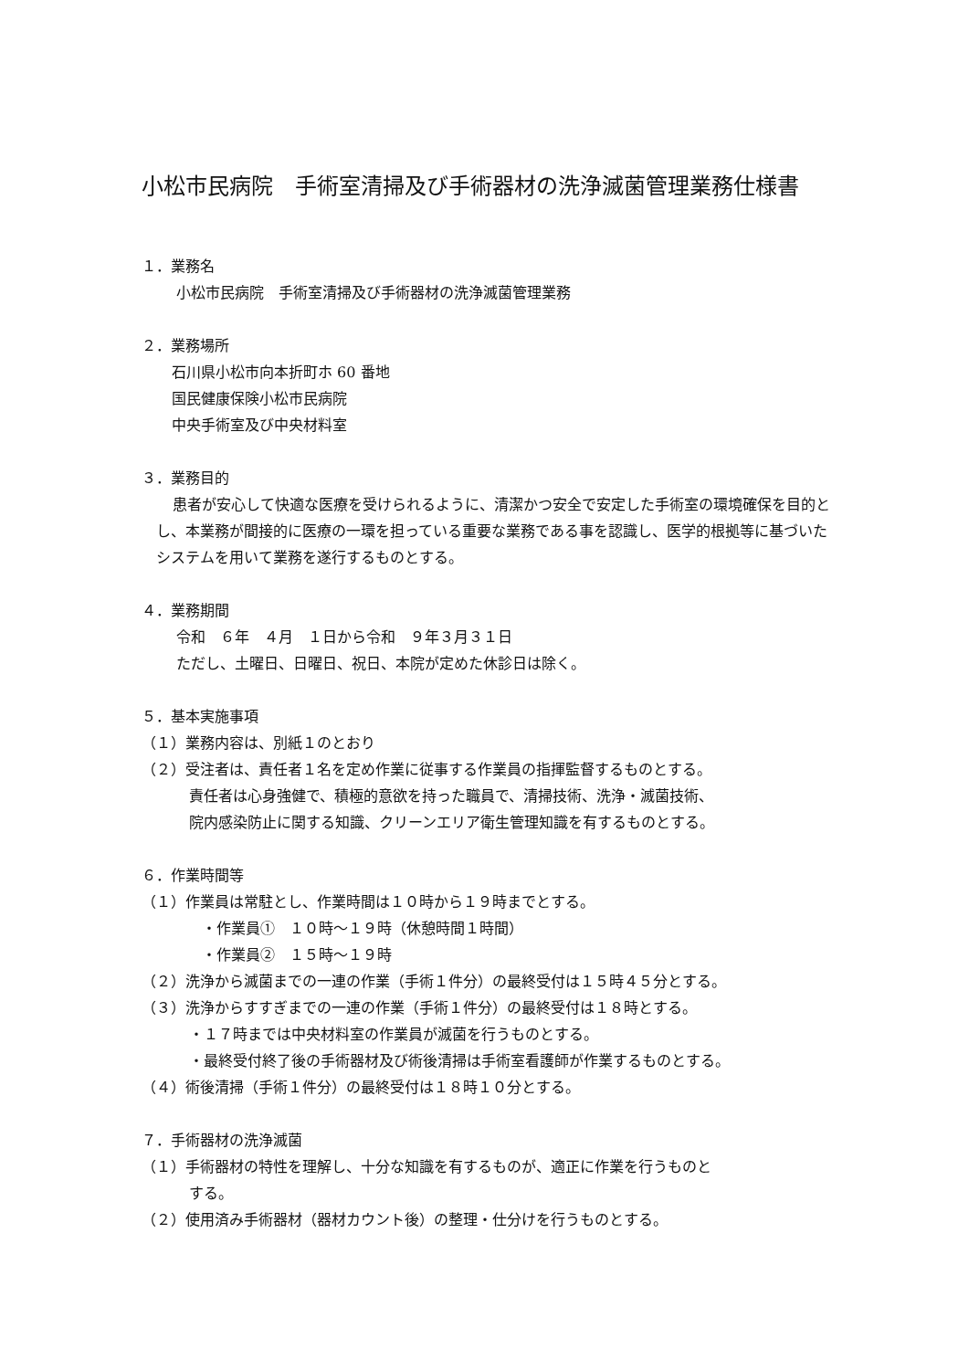小松市民病院　手術室清掃及び手術器材の洗浄滅菌管理業務仕様書
１．業務名
小松市民病院　手術室清掃及び手術器材の洗浄滅菌管理業務
２．業務場所
石川県小松市向本折町ホ 60 番地
国民健康保険小松市民病院
中央手術室及び中央材料室
３．業務目的
患者が安心して快適な医療を受けられるように、清潔かつ安全で安定した手術室の環境確保を目的とし、本業務が間接的に医療の一環を担っている重要な業務である事を認識し、医学的根拠等に基づいたシステムを用いて業務を遂行するものとする。
４．業務期間
令和　６年　４月　１日から令和　９年３月３１日
ただし、土曜日、日曜日、祝日、本院が定めた休診日は除く。
５．基本実施事項
（１）業務内容は、別紙１のとおり
（２）受注者は、責任者１名を定め作業に従事する作業員の指揮監督するものとする。
責任者は心身強健で、積極的意欲を持った職員で、清掃技術、洗浄・滅菌技術、
院内感染防止に関する知識、クリーンエリア衛生管理知識を有するものとする。
６．作業時間等
（１）作業員は常駐とし、作業時間は１０時から１９時までとする。
・作業員①　１０時～１９時（休憩時間１時間）
・作業員②　１５時～１９時
（２）洗浄から滅菌までの一連の作業（手術１件分）の最終受付は１５時４５分とする。
（３）洗浄からすすぎまでの一連の作業（手術１件分）の最終受付は１８時とする。
・１７時までは中央材料室の作業員が滅菌を行うものとする。
・最終受付終了後の手術器材及び術後清掃は手術室看護師が作業するものとする。
（４）術後清掃（手術１件分）の最終受付は１８時１０分とする。
７．手術器材の洗浄滅菌
（１）手術器材の特性を理解し、十分な知識を有するものが、適正に作業を行うものと
する。
（２）使用済み手術器材（器材カウント後）の整理・仕分けを行うものとする。